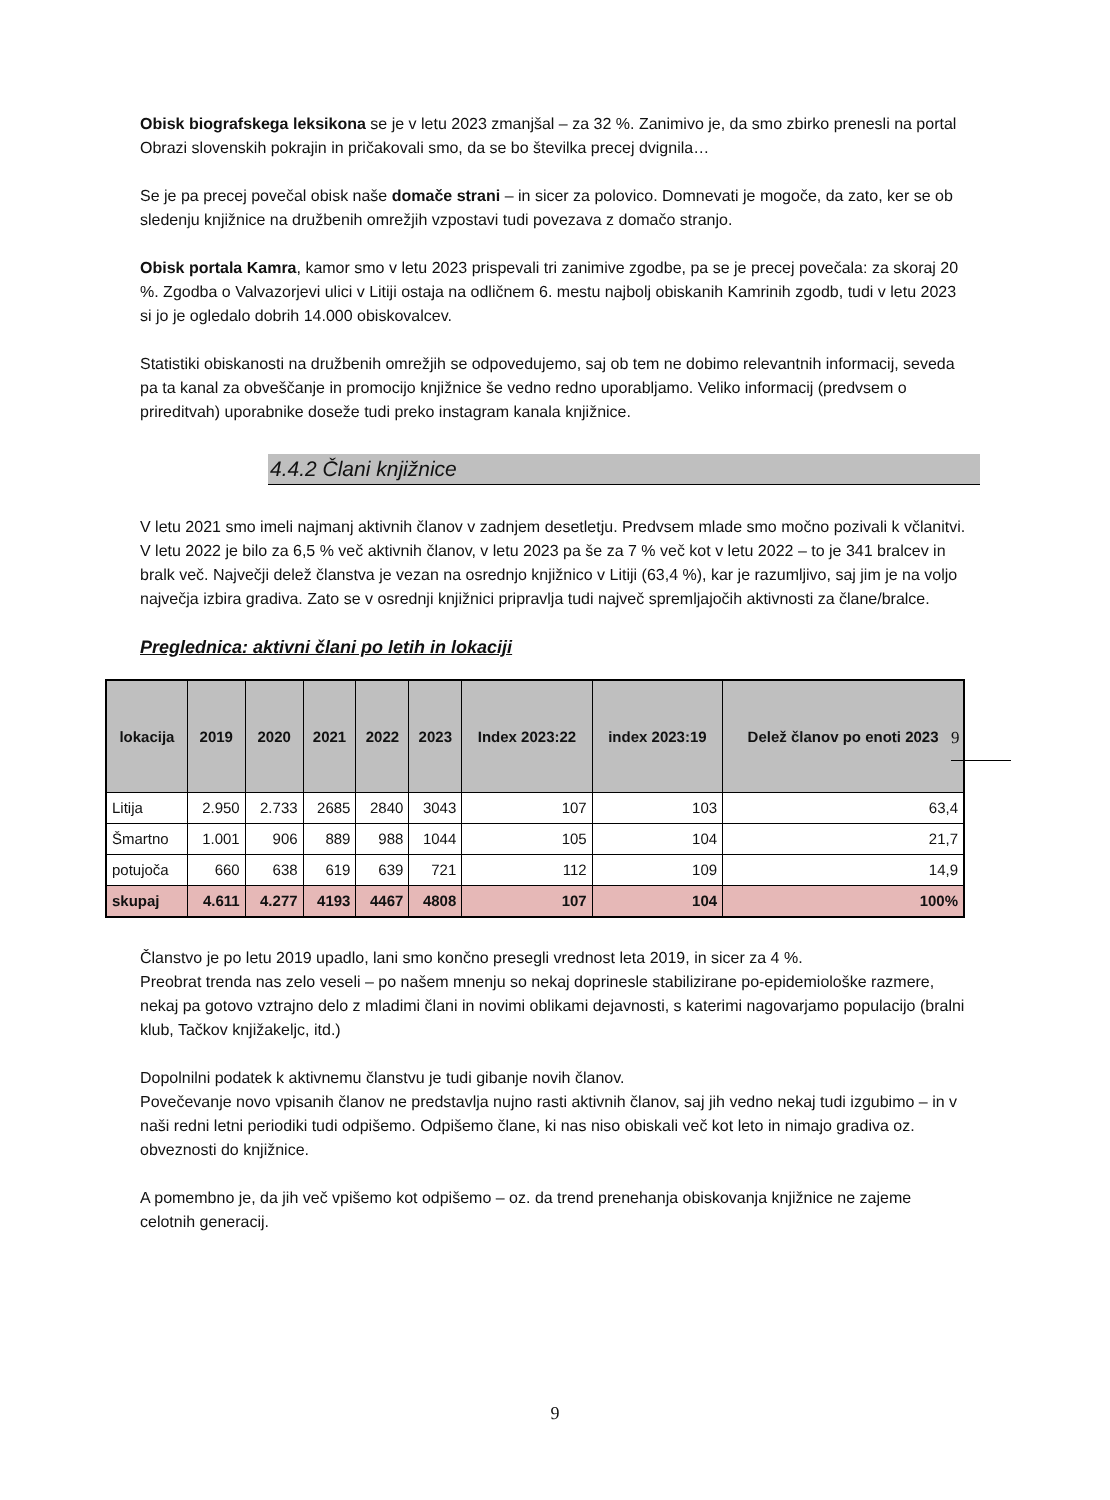Obisk biografskega leksikona se je v letu 2023 zmanjšal – za 32 %. Zanimivo je, da smo zbirko prenesli na portal Obrazi slovenskih pokrajin in pričakovali smo, da se bo številka precej dvignila…
Se je pa precej povečal obisk naše domače strani – in sicer za polovico. Domnevati je mogoče, da zato, ker se ob sledenju knjižnice na družbenih omrežjih vzpostavi tudi povezava z domačo stranjo.
Obisk portala Kamra, kamor smo v letu 2023 prispevali tri zanimive zgodbe, pa se je precej povečala: za skoraj 20 %. Zgodba o Valvazorjevi ulici v Litiji ostaja na odličnem 6. mestu najbolj obiskanih Kamrinih zgodb, tudi v letu 2023 si jo je ogledalo dobrih 14.000 obiskovalcev.
Statistiki obiskanosti na družbenih omrežjih se odpovedujemo, saj ob tem ne dobimo relevantnih informacij, seveda pa ta kanal za obveščanje in promocijo knjižnice še vedno redno uporabljamo. Veliko informacij (predvsem o prireditvah) uporabnike doseže tudi preko instagram kanala knjižnice.
4.4.2 Člani knjižnice
V letu 2021 smo imeli najmanj aktivnih članov v zadnjem desetletju. Predvsem mlade smo močno pozivali k včlanitvi.
V letu 2022 je bilo za 6,5 % več aktivnih članov, v letu 2023 pa še za 7 % več kot v letu 2022 – to je 341 bralcev in bralk več. Največji delež članstva je vezan na osrednjo knjižnico v Litiji (63,4 %), kar je razumljivo, saj jim je na voljo največja izbira gradiva. Zato se v osrednji knjižnici pripravlja tudi največ spremljajočih aktivnosti za člane/bralce.
Preglednica: aktivni člani po letih in lokaciji
| lokacija | 2019 | 2020 | 2021 | 2022 | 2023 | Index 2023:22 | index 2023:19 | Delež članov po enoti 2023 |
| --- | --- | --- | --- | --- | --- | --- | --- | --- |
| Litija | 2.950 | 2.733 | 2685 | 2840 | 3043 | 107 | 103 | 63,4 |
| Šmartno | 1.001 | 906 | 889 | 988 | 1044 | 105 | 104 | 21,7 |
| potujoča | 660 | 638 | 619 | 639 | 721 | 112 | 109 | 14,9 |
| skupaj | 4.611 | 4.277 | 4193 | 4467 | 4808 | 107 | 104 | 100% |
Članstvo je po letu 2019 upadlo, lani smo končno presegli vrednost leta 2019, in sicer za 4 %.
Preobrat trenda nas zelo veseli – po našem mnenju so nekaj doprinesle stabilizirane po-epidemiološke razmere, nekaj pa gotovo vztrajno delo z mladimi člani in novimi oblikami dejavnosti, s katerimi nagovarjamo populacijo (bralni klub, Tačkov knjižakeljc, itd.)
Dopolnilni podatek k aktivnemu članstvu je tudi gibanje novih članov.
Povečevanje novo vpisanih članov ne predstavlja nujno rasti aktivnih članov, saj jih vedno nekaj tudi izgubimo – in v naši redni letni periodiki tudi odpišemo. Odpišemo člane, ki nas niso obiskali več kot leto in nimajo gradiva oz. obveznosti do knjižnice.
A pomembno je, da jih več vpišemo kot odpišemo – oz. da trend prenehanja obiskovanja knjižnice ne zajeme celotnih generacij.
9
9